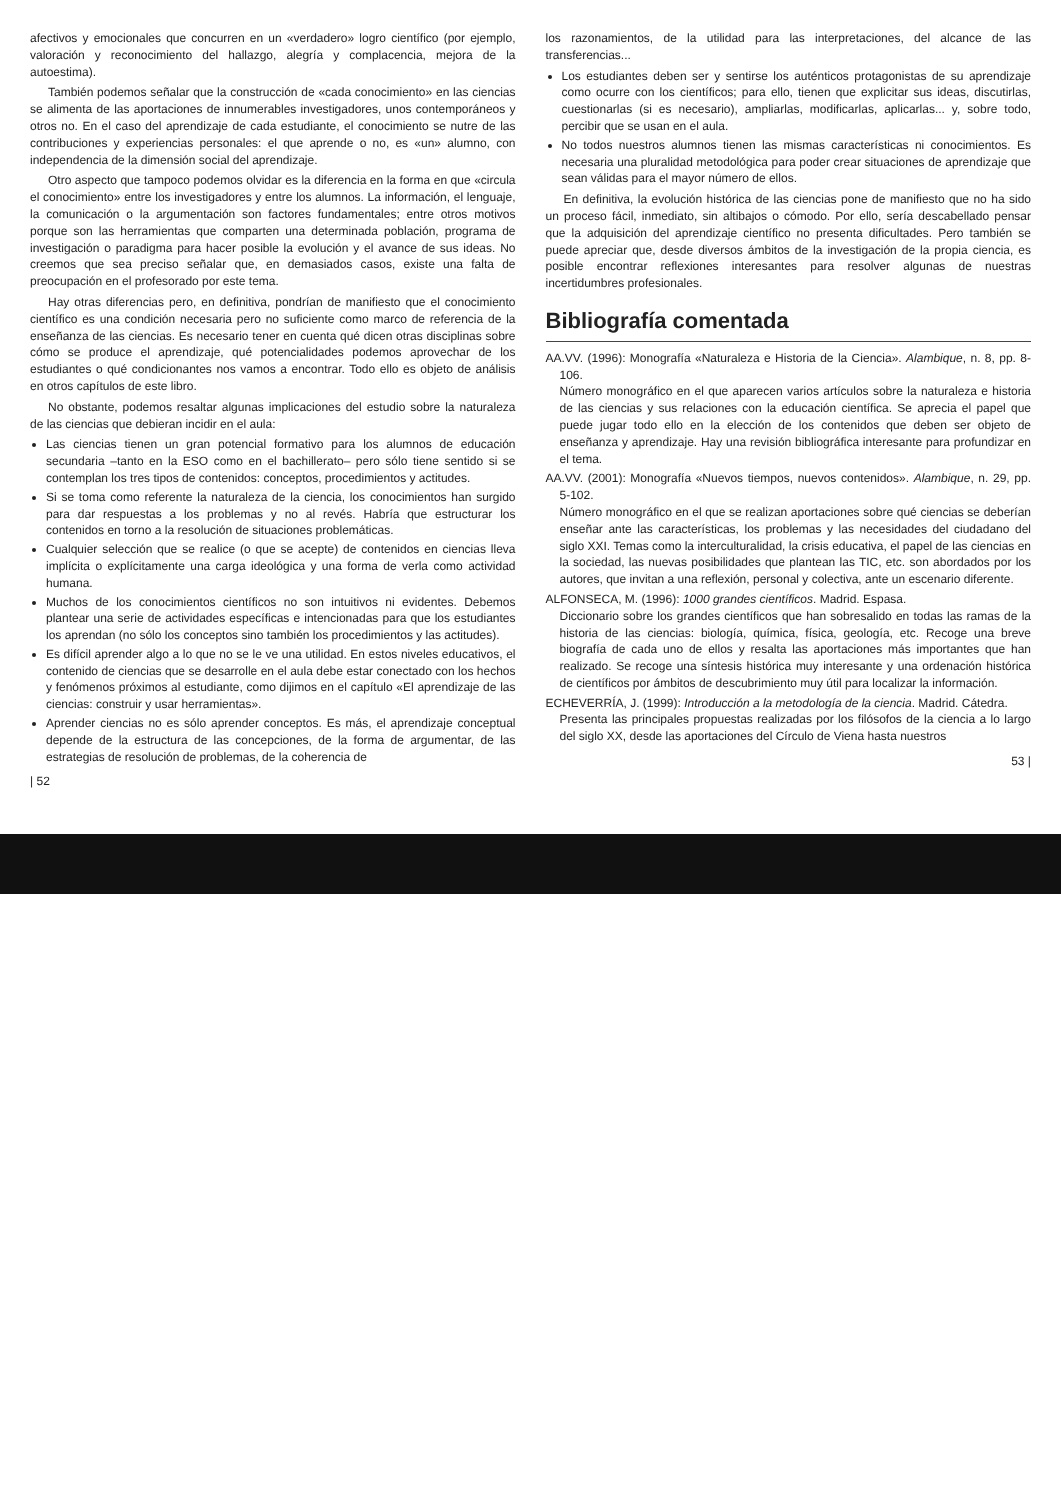afectivos y emocionales que concurren en un «verdadero» logro científico (por ejemplo, valoración y reconocimiento del hallazgo, alegría y complacencia, mejora de la autoestima).
También podemos señalar que la construcción de «cada conocimiento» en las ciencias se alimenta de las aportaciones de innumerables investigadores, unos contemporáneos y otros no. En el caso del aprendizaje de cada estudiante, el conocimiento se nutre de las contribuciones y experiencias personales: el que aprende o no, es «un» alumno, con independencia de la dimensión social del aprendizaje.
Otro aspecto que tampoco podemos olvidar es la diferencia en la forma en que «circula el conocimiento» entre los investigadores y entre los alumnos. La información, el lenguaje, la comunicación o la argumentación son factores fundamentales; entre otros motivos porque son las herramientas que comparten una determinada población, programa de investigación o paradigma para hacer posible la evolución y el avance de sus ideas. No creemos que sea preciso señalar que, en demasiados casos, existe una falta de preocupación en el profesorado por este tema.
Hay otras diferencias pero, en definitiva, pondrían de manifiesto que el conocimiento científico es una condición necesaria pero no suficiente como marco de referencia de la enseñanza de las ciencias. Es necesario tener en cuenta qué dicen otras disciplinas sobre cómo se produce el aprendizaje, qué potencialidades podemos aprovechar de los estudiantes o qué condicionantes nos vamos a encontrar. Todo ello es objeto de análisis en otros capítulos de este libro.
No obstante, podemos resaltar algunas implicaciones del estudio sobre la naturaleza de las ciencias que debieran incidir en el aula:
Las ciencias tienen un gran potencial formativo para los alumnos de educación secundaria –tanto en la ESO como en el bachillerato– pero sólo tiene sentido si se contemplan los tres tipos de contenidos: conceptos, procedimientos y actitudes.
Si se toma como referente la naturaleza de la ciencia, los conocimientos han surgido para dar respuestas a los problemas y no al revés. Habría que estructurar los contenidos en torno a la resolución de situaciones problemáticas.
Cualquier selección que se realice (o que se acepte) de contenidos en ciencias lleva implícita o explícitamente una carga ideológica y una forma de verla como actividad humana.
Muchos de los conocimientos científicos no son intuitivos ni evidentes. Debemos plantear una serie de actividades específicas e intencionadas para que los estudiantes los aprendan (no sólo los conceptos sino también los procedimientos y las actitudes).
Es difícil aprender algo a lo que no se le ve una utilidad. En estos niveles educativos, el contenido de ciencias que se desarrolle en el aula debe estar conectado con los hechos y fenómenos próximos al estudiante, como dijimos en el capítulo «El aprendizaje de las ciencias: construir y usar herramientas».
Aprender ciencias no es sólo aprender conceptos. Es más, el aprendizaje conceptual depende de la estructura de las concepciones, de la forma de argumentar, de las estrategias de resolución de problemas, de la coherencia de
| 52
los razonamientos, de la utilidad para las interpretaciones, del alcance de las transferencias...
Los estudiantes deben ser y sentirse los auténticos protagonistas de su aprendizaje como ocurre con los científicos; para ello, tienen que explicitar sus ideas, discutirlas, cuestionarlas (si es necesario), ampliarlas, modificarlas, aplicarlas... y, sobre todo, percibir que se usan en el aula.
No todos nuestros alumnos tienen las mismas características ni conocimientos. Es necesaria una pluralidad metodológica para poder crear situaciones de aprendizaje que sean válidas para el mayor número de ellos.
En definitiva, la evolución histórica de las ciencias pone de manifiesto que no ha sido un proceso fácil, inmediato, sin altibajos o cómodo. Por ello, sería descabellado pensar que la adquisición del aprendizaje científico no presenta dificultades. Pero también se puede apreciar que, desde diversos ámbitos de la investigación de la propia ciencia, es posible encontrar reflexiones interesantes para resolver algunas de nuestras incertidumbres profesionales.
Bibliografía comentada
AA.VV. (1996): Monografía «Naturaleza e Historia de la Ciencia». Alambique, n. 8, pp. 8-106.
Número monográfico en el que aparecen varios artículos sobre la naturaleza e historia de las ciencias y sus relaciones con la educación científica. Se aprecia el papel que puede jugar todo ello en la elección de los contenidos que deben ser objeto de enseñanza y aprendizaje. Hay una revisión bibliográfica interesante para profundizar en el tema.
AA.VV. (2001): Monografía «Nuevos tiempos, nuevos contenidos». Alambique, n. 29, pp. 5-102.
Número monográfico en el que se realizan aportaciones sobre qué ciencias se deberían enseñar ante las características, los problemas y las necesidades del ciudadano del siglo XXI. Temas como la interculturalidad, la crisis educativa, el papel de las ciencias en la sociedad, las nuevas posibilidades que plantean las TIC, etc. son abordados por los autores, que invitan a una reflexión, personal y colectiva, ante un escenario diferente.
ALFONSECA, M. (1996): 1000 grandes científicos. Madrid. Espasa.
Diccionario sobre los grandes científicos que han sobresalido en todas las ramas de la historia de las ciencias: biología, química, física, geología, etc. Recoge una breve biografía de cada uno de ellos y resalta las aportaciones más importantes que han realizado. Se recoge una síntesis histórica muy interesante y una ordenación histórica de científicos por ámbitos de descubrimiento muy útil para localizar la información.
ECHEVERRÍA, J. (1999): Introducción a la metodología de la ciencia. Madrid. Cátedra.
Presenta las principales propuestas realizadas por los filósofos de la ciencia a lo largo del siglo XX, desde las aportaciones del Círculo de Viena hasta nuestros
53 |